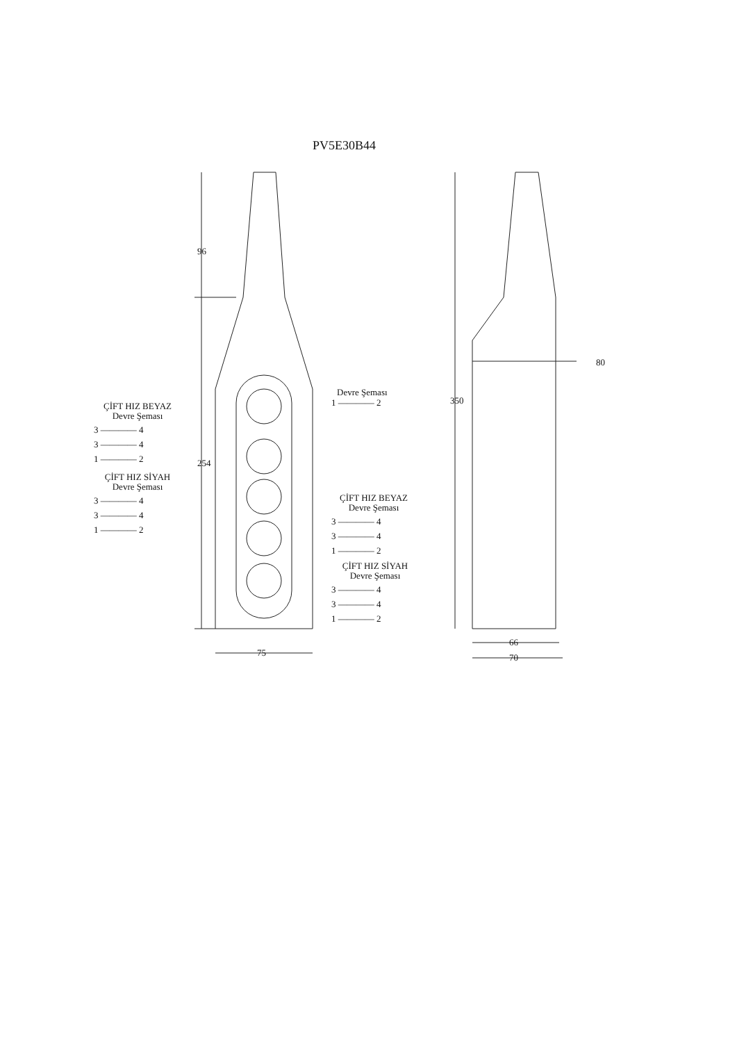PV5E30B44
96
254
350
80
75
66
70
ÇİFT HIZ BEYAZ
Devre Şeması
3 ———— 4
3 ———— 4
1 ———— 2
ÇİFT HIZ SİYAH
Devre Şeması
3 ———— 4
3 ———— 4
1 ———— 2
Devre Şeması
1 ———— 2
ÇİFT HIZ BEYAZ
Devre Şeması
3 ———— 4
3 ———— 4
1 ———— 2
ÇİFT HIZ SİYAH
Devre Şeması
3 ———— 4
3 ———— 4
1 ———— 2